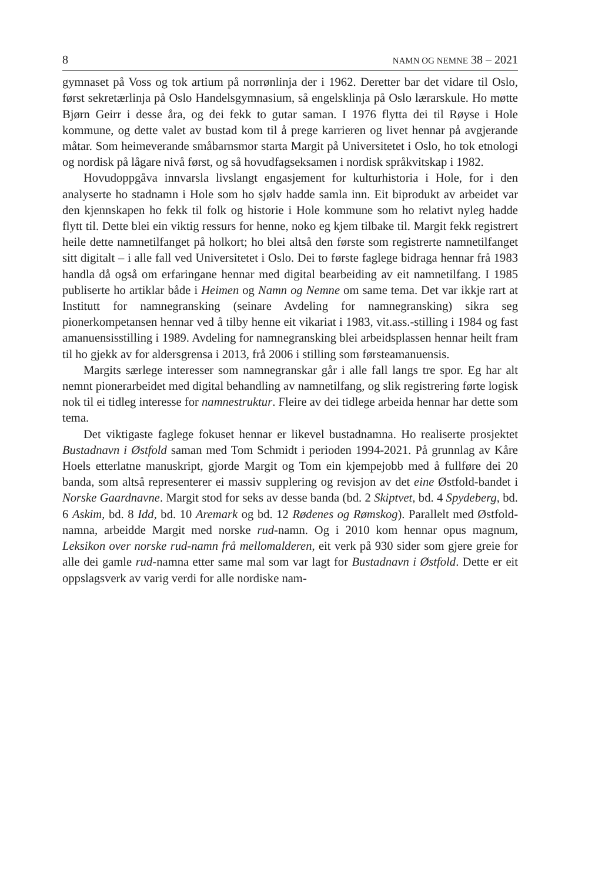8 NAMN OG NEMNE 38 – 2021
gymnaset på Voss og tok artium på norrønlinja der i 1962. Deretter bar det vidare til Oslo, først sekretærlinja på Oslo Handelsgymnasium, så engelsklinja på Oslo lærarskule. Ho møtte Bjørn Geirr i desse åra, og dei fekk to gutar saman. I 1976 flytta dei til Røyse i Hole kommune, og dette valet av bustad kom til å prege karrieren og livet hennar på avgjerande måtar. Som heimeverande småbarnsmor starta Margit på Universitetet i Oslo, ho tok etnologi og nordisk på lågare nivå først, og så hovudfagseksamen i nordisk språkvitskap i 1982.
Hovudoppgåva innvarsla livslangt engasjement for kulturhistoria i Hole, for i den analyserte ho stadnamn i Hole som ho sjølv hadde samla inn. Eit biprodukt av arbeidet var den kjennskapen ho fekk til folk og historie i Hole kommune som ho relativt nyleg hadde flytt til. Dette blei ein viktig ressurs for henne, noko eg kjem tilbake til. Margit fekk registrert heile dette namnetilfanget på holkort; ho blei altså den første som registrerte namnetilfanget sitt digitalt – i alle fall ved Universitetet i Oslo. Dei to første faglege bidraga hennar frå 1983 handla då også om erfaringane hennar med digital bearbeiding av eit namnetilfang. I 1985 publiserte ho artiklar både i Heimen og Namn og Nemne om same tema. Det var ikkje rart at Institutt for namnegransking (seinare Avdeling for namnegransking) sikra seg pionerkompetansen hennar ved å tilby henne eit vikariat i 1983, vit.ass.-stilling i 1984 og fast amanuensisstilling i 1989. Avdeling for namnegransking blei arbeidsplassen hennar heilt fram til ho gjekk av for aldersgrensa i 2013, frå 2006 i stilling som førsteamanuensis.
Margits særlege interesser som namnegranskar går i alle fall langs tre spor. Eg har alt nemnt pionerarbeidet med digital behandling av namnetilfang, og slik registrering førte logisk nok til ei tidleg interesse for namnestruktur. Fleire av dei tidlege arbeida hennar har dette som tema.
Det viktigaste faglege fokuset hennar er likevel bustadnamna. Ho realiserte prosjektet Bustadnavn i Østfold saman med Tom Schmidt i perioden 1994-2021. På grunnlag av Kåre Hoels etterlatne manuskript, gjorde Margit og Tom ein kjempejobb med å fullføre dei 20 banda, som altså representerer ei massiv supplering og revisjon av det eine Østfold-bandet i Norske Gaardnavne. Margit stod for seks av desse banda (bd. 2 Skiptvet, bd. 4 Spydeberg, bd. 6 Askim, bd. 8 Idd, bd. 10 Aremark og bd. 12 Rødenes og Rømskog). Parallelt med Østfold-namna, arbeidde Margit med norske rud-namn. Og i 2010 kom hennar opus magnum, Leksikon over norske rud-namn frå mellomalderen, eit verk på 930 sider som gjere greie for alle dei gamle rud-namna etter same mal som var lagt for Bustadnavn i Østfold. Dette er eit oppslagsverk av varig verdi for alle nordiske nam-